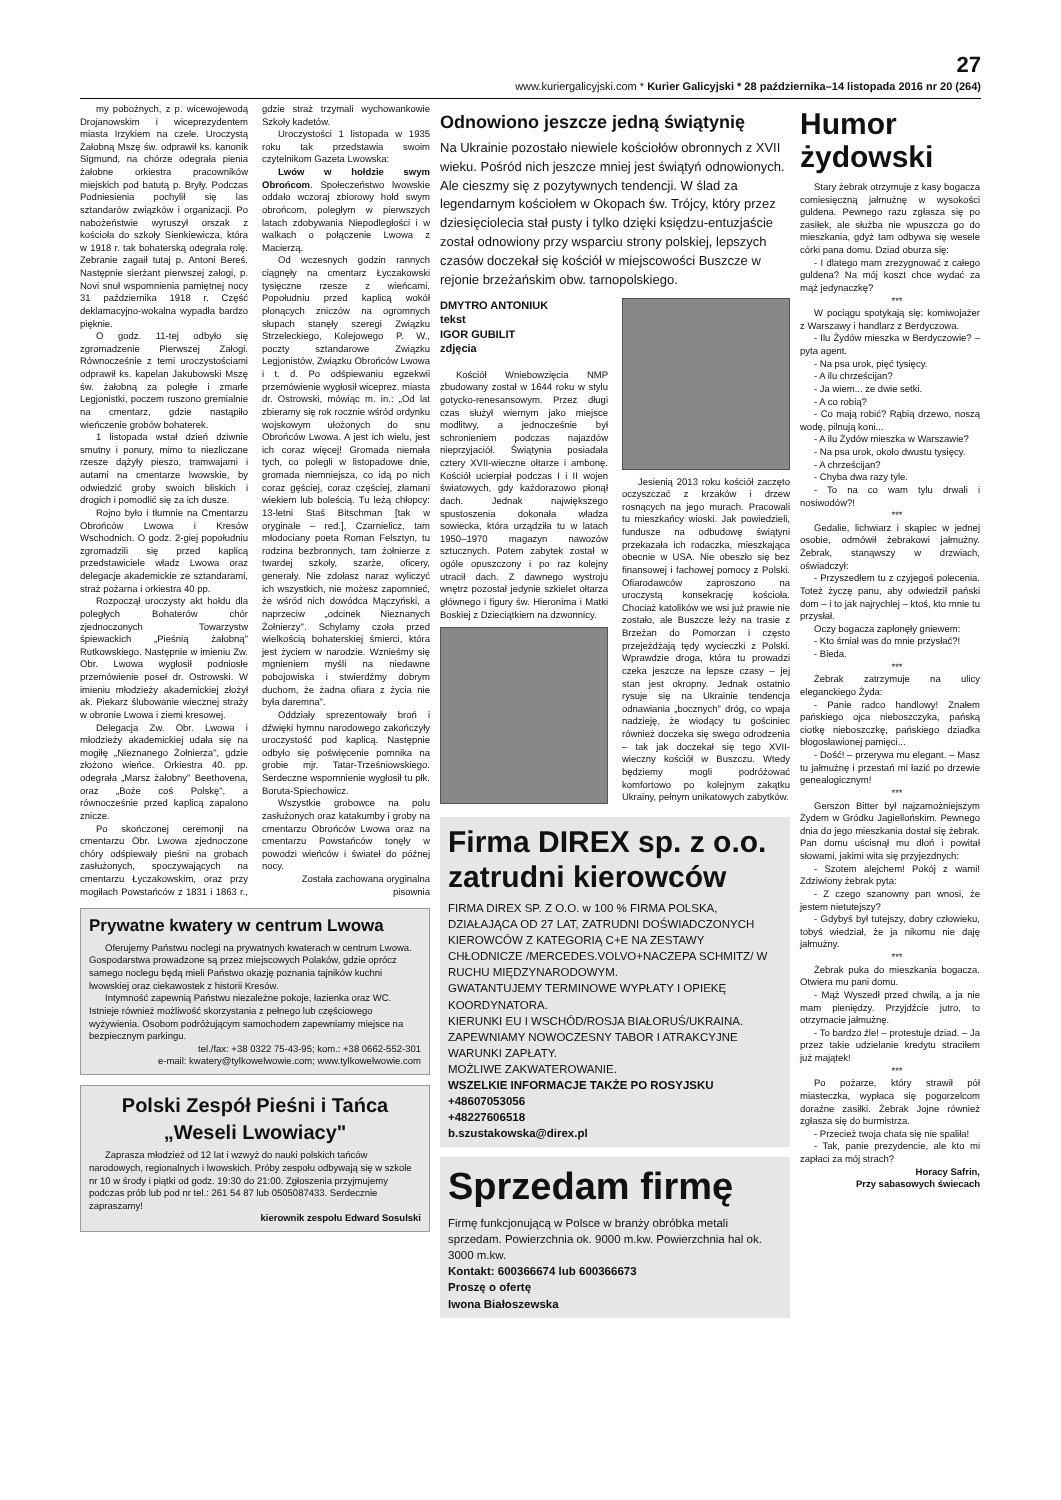27
www.kuriergalicyjski.com * Kurier Galicyjski * 28 października–14 listopada 2016 nr 20 (264)
my pobożnych, z p. wicewojewodą Drojanowskim i wiceprezydentem miasta Irzykiem na czele. Uroczystą Żałobną Mszę św. odprawił ks. kanonik Sigmund, na chórze odegrała pienia żałobne orkiestra pracowników miejskich pod batutą p. Bryły. Podczas Podniesienia pochylił się las sztandarów związków i organizacji. Po nabożeństwie wyruszył orszak z kościoła do szkoły Sienkiewicza, która w 1918 r. tak bohaterską odegrała rolę. Zebranie zagaił tutaj p. Antoni Bereś. Następnie sierżant pierwszej załogi, p. Novi snuł wspomnienia pamiętnej nocy 31 października 1918 r. Część deklamacyjno-wokalna wypadła bardzo pięknie.
O godz. 11-tej odbyło się zgromadzenie Pierwszej Załogi. Równocześnie z temi uroczystościami odprawił ks. kapelan Jakubowski Mszę św. żałobną za poległe i zmarłe Legjonistki, poczem ruszono gremialnie na cmentarz, gdzie nastąpiło wieńczenie grobów bohaterek.
1 listopada wstał dzień dziwnie smutny i ponury, mimo to niezliczane rzesze dążyły pieszo, tramwajami i autami na cmentarze lwowskie, by odwiedzić groby swoich bliskich i drogich i pomodlić się za ich dusze.
Rojno było i tłumnie na Cmentarzu Obrońców Lwowa i Kresów Wschodnich. O godz. 2-giej popołudniu zgromadzili się przed kaplicą przedstawiciele władz Lwowa oraz delegacje akademickie ze sztandarami, straż pożarna i orkiestra 40 pp.
Rozpoczął uroczysty akt hołdu dla poległych Bohaterów chór zjednoczonych Towarzystw śpiewackich „Pieśnią żałobną" Rutkowskiego. Następnie w imieniu Zw. Obr. Lwowa wygłosił podniosłe przemówienie poseł dr. Ostrowski. W imieniu młodzieży akademickiej złożył ak. Piekarz ślubowanie wiecznej straży w obronie Lwowa i ziemi kresowej.
Delegacja Zw. Obr. Lwowa i młodzieży akademickiej udała się na mogiłę „Nieznanego Żołnierza", gdzie złożono wieńce. Orkiestra 40. pp. odegrała „Marsz żałobny" Beethovena, oraz „Boże coś Polskę", a równocześnie przed kaplicą zapalono znicze.
Po skończonej ceremonji na cmentarzu Obr. Lwowa zjednoczone chóry odśpiewały pieśni na grobach zasłużonych, spoczywających na cmentarzu Łyczakowskim, oraz przy mogiłach Powstańców z 1831 i 1863 r., gdzie straż trzymali wychowankowie Szkoły kadetów.
Uroczystości 1 listopada w 1935 roku tak przedstawia swoim czytelnikom Gazeta Lwowska:
Lwów w hołdzie swym Obrońcom. Społeczeństwo lwowskie oddało wczoraj zbiorowy hołd swym obrońcom, poległym w pierwszych latach zdobywania Niepodległości i w walkach o połączenie Lwowa z Macierzą.
Od wczesnych godzin rannych ciągnęły na cmentarz Łyczakowski tysięczne rzesze z wieńcami. Popołudniu przed kaplicą wokół płonących zniczów na ogromnych słupach stanęły szeregi Związku Strzeleckiego, Kolejowego P. W., poczty sztandarowe Związku Legjonistów, Związku Obrońców Lwowa i t. d. Po odśpiewaniu egzekwii przemówienie wygłosił wiceprez. miasta dr. Ostrowski, mówiąc m. in.: „Od lat zbieramy się rok rocznie wśród ordynku wojskowym ułożonych do snu Obrońców Lwowa. A jest ich wielu, jest ich coraz więcej! Gromada niemała tych, co polegli w listopadowe dnie, gromada niemniejsza, co idą po nich coraz gęściej, coraz częściej, złamani wiekiem lub boleścią. Tu leżą chłopcy: 13-letni Staś Bitschman [tak w oryginale – red.], Czarnielicz, tam młodociany poeta Roman Felsztyn, tu rodzina bezbronnych, tam żołnierze z twardej szkoły, szarże, oficery, generały. Nie zdołasz naraz wyliczyć ich wszystkich, nie możesz zapomnieć, że wśród nich dowódca Mączyński, a naprzeciw „odcinek Nieznanych Żołnierzy". Schylamy czoła przed wielkością bohaterskiej śmierci, która jest życiem w narodzie. Wznieśmy się mgnieniem myśli na niedawne pobojowiska i stwierdźmy dobrym duchom, że żadna ofiara z życia nie była daremna".
Oddziały sprezentowały broń i dźwięki hymnu narodowego zakończyły uroczystość pod kaplicą. Następnie odbyło się poświęcenie pomnika na grobie mjr. Tatar-Trześniowskiego. Serdeczne wspomnienie wygłosił tu płk. Boruta-Spiechowicz.
Wszystkie grobowce na polu zasłużonych oraz katakumby i groby na cmentarzu Obrońców Lwowa oraz na cmentarzu Powstańców tonęły w powodzi wieńców i świateł do późnej nocy.
Została zachowana oryginalna pisownia
Prywatne kwatery w centrum Lwowa
Oferujemy Państwu noclegi na prywatnych kwaterach w centrum Lwowa. Gospodarstwa prowadzone są przez miejscowych Polaków, gdzie oprócz samego noclegu będą mieli Państwo okazję poznania tajników kuchni lwowskiej oraz ciekawostek z historii Kresów.
Intymność zapewnią Państwu niezależne pokoje, łazienka oraz WC. Istnieje również możliwość skorzystania z pełnego lub częściowego wyżywienia. Osobom podróżującym samochodem zapewniamy miejsce na bezpiecznym parkingu.
tel./fax: +38 0322 75-43-95; kom.: +38 0662-552-301
e-mail: kwatery@tylkowelwowie.com; www.tylkowelwowie.com
Polski Zespół Pieśni i Tańca
„Weseli Lwowiacy"
Zaprasza młodzież od 12 lat i wzwyż do nauki polskich tańców narodowych, regionalnych i lwowskich. Próby zespołu odbywają się w szkole nr 10 w środy i piątki od godz. 19:30 do 21:00. Zgłoszenia przyjmujemy podczas prób lub pod nr tel.: 261 54 87 lub 0505087433. Serdecznie zapraszamy!
kierownik zespołu Edward Sosulski
Odnowiono jeszcze jedną świątynię
Na Ukrainie pozostało niewiele kościołów obronnych z XVII wieku. Pośród nich jeszcze mniej jest świątyń odnowionych. Ale cieszmy się z pozytywnych tendencji. W ślad za legendarnym kościołem w Okopach św. Trójcy, który przez dziesięciolecia stał pusty i tylko dzięki księdzu-entuzjaście został odnowiony przy wsparciu strony polskiej, lepszych czasów doczekał się kościół w miejscowości Buszcze w rejonie brzeżańskim obw. tarnopolskiego.
DMYTRO ANTONIUK
tekst
IGOR GUBILIT
zdjęcia
Kościół Wniebowzięcia NMP zbudowany został w 1644 roku w stylu gotycko-renesansowym. Przez długi czas służył wiernym jako miejsce modlitwy, a jednocześnie był schronieniem podczas najazdów nieprzyjaciół. Świątynia posiadała cztery XVII-wieczne ołtarze i ambonę. Kościół ucierpiał podczas I i II wojen światowych, gdy każdorazowo płonął dach. Jednak największego spustoszenia dokonała władza sowiecka, która urządziła tu w latach 1950–1970 magazyn nawozów sztucznych. Potem zabytek został w ogóle opuszczony i po raz kolejny utracił dach. Z dawnego wystroju wnętrz pozostał jedynie szkielet ołtarza głównego i figury św. Hieronima i Matki Boskiej z Dzieciątkiem na dzwonnicy.
Jesienią 2013 roku kościół zaczęto oczyszczać z krzaków i drzew rosnących na jego murach. Pracowali tu mieszkańcy wioski. Jak powiedzieli, fundusze na odbudowę świątyni przekazała ich rodaczka, mieszkająca obecnie w USA. Nie obeszło się bez finansowej i fachowej pomocy z Polski. Ofiarodawców zaproszono na uroczystą konsekrację kościoła. Chociaż katolików we wsi już prawie nie zostało, ale Buszcze leży na trasie z Brzeżan do Pomorzan i często przejeżdżają tędy wycieczki z Polski. Wprawdzie droga, która tu prowadzi czeka jeszcze na lepsze czasy – jej stan jest okropny. Jednak ostatnio rysuje się na Ukrainie tendencja odnawiania „bocznych" dróg, co wpaja nadzieję, że wiodący tu gościniec również doczeka się swego odrodzenia – tak jak doczekał się tego XVII-wieczny kościół w Buszczu. Wtedy będziemy mogli podróżować komfortowo po kolejnym zakątku Ukrainy, pełnym unikatowych zabytków.
Firma DIREX sp. z o.o. zatrudni kierowców
FIRMA DIREX SP. Z O.O. w 100 % FIRMA POLSKA, DZIAŁAJĄCA OD 27 LAT, ZATRUDNI DOŚWIADCZONYCH KIEROWCÓW Z KATEGORIĄ C+E NA ZESTAWY CHŁODNICZE /MERCEDES.VOLVO+NACZEPA SCHMITZ/ W RUCHU MIĘDZYNARODOWYM.
GWATANTUJEMY TERMINOWE WYPŁATY I OPIEKĘ KOORDYNATORA.
KIERUNKI EU I WSCHÓD/ROSJA BIAŁORUŚ/UKRAINA.
ZAPEWNIAMY NOWOCZESNY TABOR I ATRAKCYJNE WARUNKI ZAPŁATY.
MOŻLIWE ZAKWATEROWANIE.
WSZELKIE INFORMACJE TAKŻE PO ROSYJSKU
+48607053056
+48227606518
b.szustakowska@direx.pl
Sprzedam firmę
Firmę funkcjonującą w Polsce w branży obróbka metali sprzedam. Powierzchnia ok. 9000 m.kw. Powierzchnia hal ok. 3000 m.kw.
Kontakt: 600366674 lub 600366673
Proszę o ofertę
Iwona Białoszewska
Humor żydowski
Stary żebrak otrzymuje z kasy bogacza comiesięczną jałmużnę w wysokości guldena. Pewnego razu zgłasza się po zasiłek, ale służba nie wpuszcza go do mieszkania, gdyż tam odbywa się wesele córki pana domu. Dziad oburza się:
- I dlatego mam zrezygnować z całego guldena? Na mój koszt chce wydać za mąż jedynaczkę?
***
W pociągu spotykają się: komiwojażer z Warszawy i handlarz z Berdyczowa.
- Ilu Żydów mieszka w Berdyczowie? – pyta agent.
- Na psa urok, pięć tysięcy.
- A ilu chrześcijan?
- Ja wiem... ze dwie setki.
- A co robią?
- Co mają robić? Rąbią drzewo, noszą wodę, pilnują koni...
- A ilu Żydów mieszka w Warszawie?
- Na psa urok, około dwustu tysięcy.
- A chrześcijan?
- Chyba dwa razy tyle.
- To na co wam tylu drwali i nosiwodów?!
***
Gedalie, lichwiarz i skąpiec w jednej osobie, odmówił żebrakowi jałmużny. Żebrak, stanąwszy w drzwiach, oświadczył:
- Przyszedłem tu z czyjegoś polecenia. Toteż życzę panu, aby odwiedził pański dom – i to jak najrychlej – ktoś, kto mnie tu przysłał.
Oczy bogacza zapłonęły gniewem:
- Kto śmiał was do mnie przysłać?!
- Bieda.
***
Żebrak zatrzymuje na ulicy eleganckiego Żyda:
- Panie radco handlowy! Znałem pańskiego ojca nieboszczyka, pańską ciotkę nieboszczkę, pańskiego dziadka błogosławionej pamięci...
- Dość! – przerywa mu elegant. – Masz tu jałmużnę i przestań mi łazić po drzewie genealogicznym!
***
Gerszon Bitter był najzamożniejszym Żydem w Gródku Jagiellońskim. Pewnego dnia do jego mieszkania dostał się żebrak. Pan domu uścisnął mu dłoń i powitał słowami, jakimi wita się przyjezdnych:
- Szotem alejchem! Pokój z wami! Zdziwiony żebrak pyta:
- Z czego szanowny pan wnosi, że jestem nietutejszy?
- Gdybyś był tutejszy, dobry człowieku, tobyś wiedział, że ja nikomu nie daję jałmużny.
***
Żebrak puka do mieszkania bogacza. Otwiera mu pani domu.
- Mąż Wyszedł przed chwilą, a ja nie mam pieniędzy. Przyjdźcie jutro, to otrzymacie jałmużnę.
- To bardzo źle! – protestuje dziad. – Ja przez takie udzielanie kredytu straciłem już majątek!
***
Po pożarze, który strawił pół miasteczka, wypłaca się pogorzelcom doraźne zasiłki. Żebrak Jojne również zgłasza się do burmistrza.
- Przecież twoja chata się nie spaliła!
- Tak, panie prezydencie, ale kto mi zapłaci za mój strach?
Horacy Safrin,
Przy sabasowych świecach